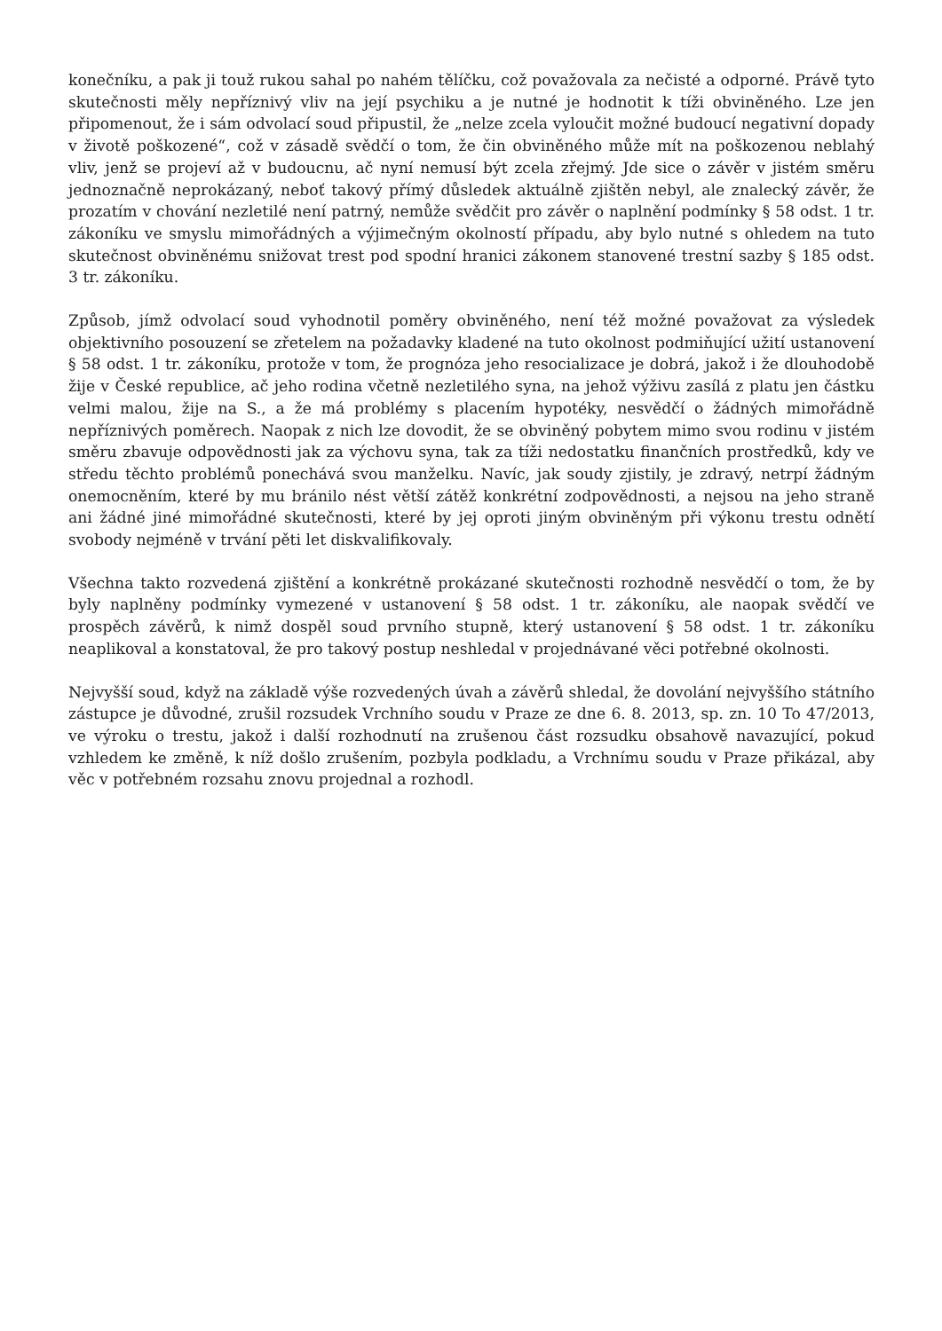konečníku, a pak ji touž rukou sahal po nahém tělíčku, což považovala za nečisté a odporné. Právě tyto skutečnosti měly nepříznivý vliv na její psychiku a je nutné je hodnotit k tíži obviněného. Lze jen připomenout, že i sám odvolací soud připustil, že „nelze zcela vyloučit možné budoucí negativní dopady v životě poškozené“, což v zásadě svědčí o tom, že čin obviněného může mít na poškozenou neblahý vliv, jenž se projeví až v budoucnu, ač nyní nemusí být zcela zřejmý. Jde sice o závěr v jistém směru jednoznačně neprokázaný, neboť takový přímý důsledek aktuálně zjištěn nebyl, ale znalecký závěr, že prozatím v chování nezletilé není patrný, nemůže svědčit pro závěr o naplnění podmínky § 58 odst. 1 tr. zákoníku ve smyslu mimořádných a výjimečným okolností případu, aby bylo nutné s ohledem na tuto skutečnost obviněnému snižovat trest pod spodní hranici zákonem stanovené trestní sazby § 185 odst. 3 tr. zákoníku.
Způsob, jímž odvolací soud vyhodnotil poměry obviněného, není též možné považovat za výsledek objektivního posouzení se zřetelem na požadavky kladené na tuto okolnost podmiňující užití ustanovení § 58 odst. 1 tr. zákoníku, protože v tom, že prognóza jeho resocializace je dobrá, jakož i že dlouhodobě žije v České republice, ač jeho rodina včetně nezletilého syna, na jehož výživu zasílá z platu jen částku velmi malou, žije na S., a že má problémy s placením hypotéky, nesvědčí o žádných mimořádně nepříznivých poměrech. Naopak z nich lze dovodit, že se obviněný pobytem mimo svou rodinu v jistém směru zbavuje odpovědnosti jak za výchovu syna, tak za tíži nedostatku finančních prostředků, kdy ve středu těchto problémů ponechává svou manželku. Navíc, jak soudy zjistily, je zdravý, netrpí žádným onemocněním, které by mu bránilo nést větší zátěž konkrétní zodpovědnosti, a nejsou na jeho straně ani žádné jiné mimořádné skutečnosti, které by jej oproti jiným obviněným při výkonu trestu odnětí svobody nejméně v trvání pěti let diskvalifikovaly.
Všechna takto rozvedená zjištění a konkrétně prokázané skutečnosti rozhodně nesvědčí o tom, že by byly naplněny podmínky vymezené v ustanovení § 58 odst. 1 tr. zákoníku, ale naopak svědčí ve prospěch závěrů, k nimž dospěl soud prvního stupně, který ustanovení § 58 odst. 1 tr. zákoníku neaplikoval a konstatoval, že pro takový postup neshledal v projednávané věci potřebné okolnosti.
Nejvyšší soud, když na základě výše rozvedených úvah a závěrů shledal, že dovolání nejvyššího státního zástupce je důvodné, zrušil rozsudek Vrchního soudu v Praze ze dne 6. 8. 2013, sp. zn. 10 To 47/2013, ve výroku o trestu, jakož i další rozhodnutí na zrušenou část rozsudku obsahově navazující, pokud vzhledem ke změně, k níž došlo zrušením, pozbyla podkladu, a Vrchnímu soudu v Praze přikázal, aby věc v potřebném rozsahu znovu projednal a rozhodl.